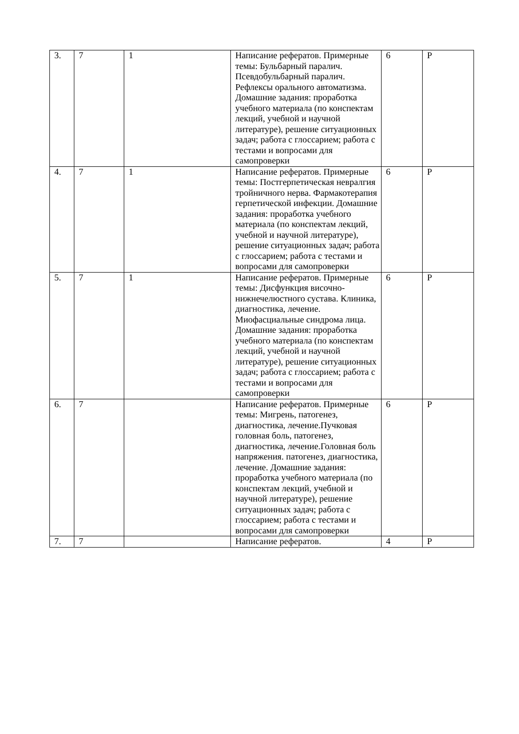| 3. | 7 | 1 | Написание рефератов. Примерные темы: Бульбарный паралич. Псевдобульбарный паралич. Рефлексы орального автоматизма. Домашние задания: проработка учебного материала (по конспектам лекций, учебной и научной литературе), решение ситуационных задач; работа с глоссарием; работа с тестами и вопросами для самопроверки | 6 | Р |
| 4. | 7 | 1 | Написание рефератов. Примерные темы: Постгерпетическая невралгия тройничного нерва. Фармакотерапия герпетической инфекции. Домашние задания: проработка учебного материала (по конспектам лекций, учебной и научной литературе), решение ситуационных задач; работа с глоссарием; работа с тестами и вопросами для самопроверки | 6 | Р |
| 5. | 7 | 1 | Написание рефератов. Примерные темы: Дисфункция височно-нижнечелюстного сустава. Клиника, диагностика, лечение. Миофасциальные синдрома лица. Домашние задания: проработка учебного материала (по конспектам лекций, учебной и научной литературе), решение ситуационных задач; работа с глоссарием; работа с тестами и вопросами для самопроверки | 6 | Р |
| 6. | 7 | | Написание рефератов. Примерные темы: Мигрень, патогенез, диагностика, лечение.Пучковая головная боль, патогенез, диагностика, лечение.Головная боль напряжения. патогенез, диагностика, лечение. Домашние задания: проработка учебного материала (по конспектам лекций, учебной и научной литературе), решение ситуационных задач; работа с глоссарием; работа с тестами и вопросами для самопроверки | 6 | Р |
| 7. | 7 | | Написание рефератов. | 4 | Р |